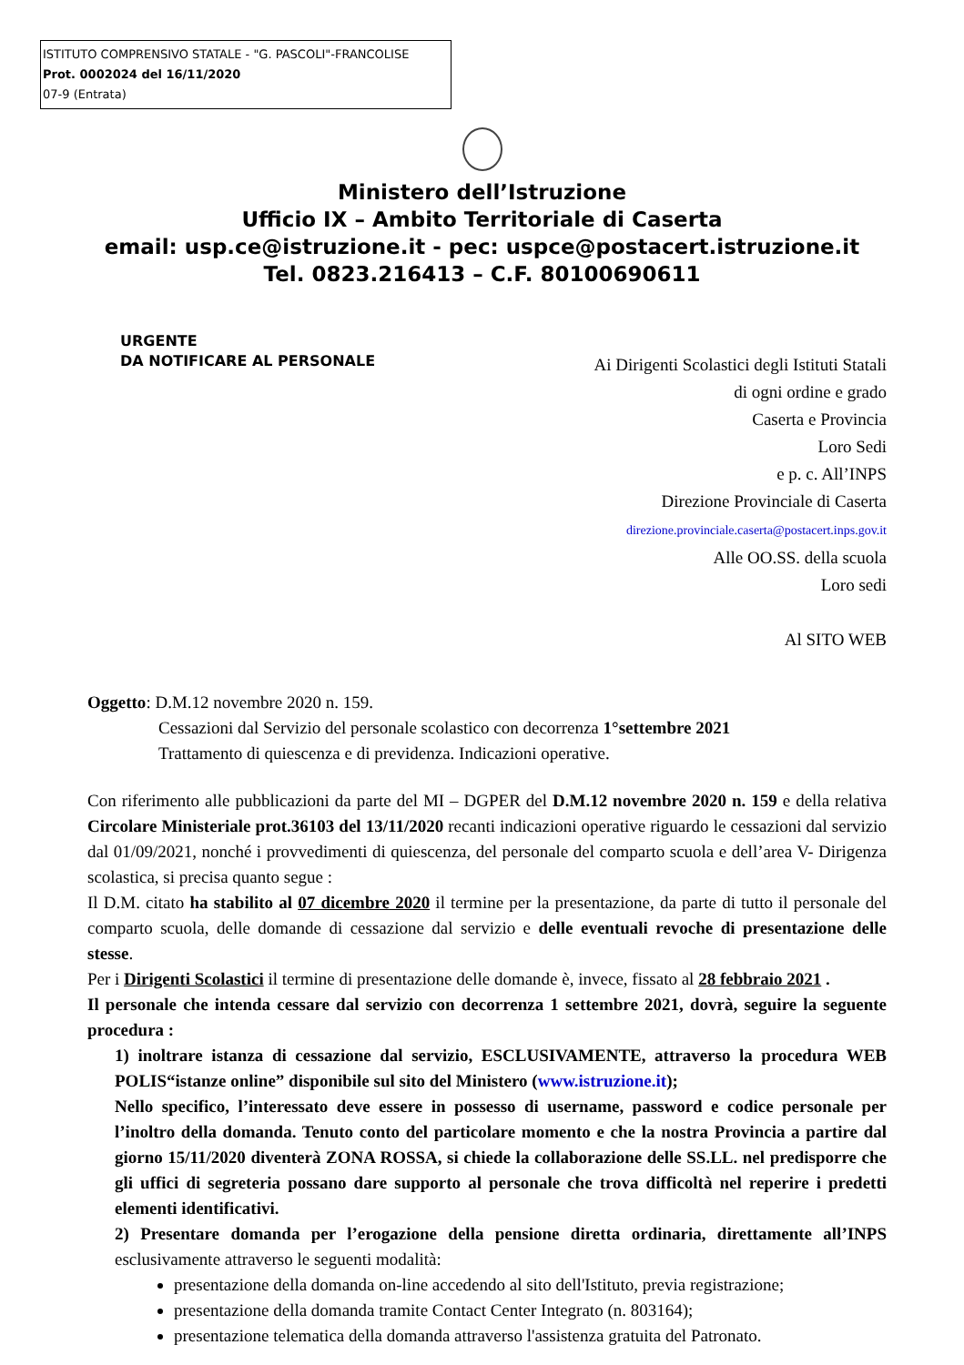ISTITUTO COMPRENSIVO STATALE - "G. PASCOLI"-FRANCOLISE
Prot. 0002024 del 16/11/2020
07-9 (Entrata)
Ministero dell’Istruzione
Ufficio IX – Ambito Territoriale di Caserta
email: usp.ce@istruzione.it - pec: uspce@postacert.istruzione.it
Tel. 0823.216413 – C.F. 80100690611
URGENTE
DA NOTIFICARE AL PERSONALE
Ai Dirigenti Scolastici degli Istituti Statali
di ogni ordine e grado
Caserta e Provincia
Loro Sedi
e p. c. All’INPS
Direzione Provinciale di Caserta
direzione.provinciale.caserta@postacert.inps.gov.it
Alle OO.SS. della scuola
Loro sedi
Al SITO WEB
Oggetto: D.M.12 novembre 2020 n. 159.
Cessazioni dal Servizio del personale scolastico con decorrenza 1°settembre 2021
Trattamento di quiescenza e di previdenza. Indicazioni operative.
Con riferimento alle pubblicazioni da parte del MI – DGPER del D.M.12 novembre 2020 n. 159 e della relativa Circolare Ministeriale prot.36103 del 13/11/2020 recanti indicazioni operative riguardo le cessazioni dal servizio dal 01/09/2021, nonché i provvedimenti di quiescenza, del personale del comparto scuola e dell’area V- Dirigenza scolastica, si precisa quanto segue :
Il D.M. citato ha stabilito al 07 dicembre 2020 il termine per la presentazione, da parte di tutto il personale del comparto scuola, delle domande di cessazione dal servizio e delle eventuali revoche di presentazione delle stesse.
Per i Dirigenti Scolastici il termine di presentazione delle domande è, invece, fissato al 28 febbraio 2021 .
Il personale che intenda cessare dal servizio con decorrenza 1 settembre 2021, dovrà, seguire la seguente procedura :
1) inoltrare istanza di cessazione dal servizio, ESCLUSIVAMENTE, attraverso la procedura WEB POLIS“istanze online” disponibile sul sito del Ministero (www.istruzione.it);
Nello specifico, l’interessato deve essere in possesso di username, password e codice personale per l’inoltro della domanda. Tenuto conto del particolare momento e che la nostra Provincia a partire dal giorno 15/11/2020 diventerà ZONA ROSSA, si chiede la collaborazione delle SS.LL. nel predisporre che gli uffici di segreteria possano dare supporto al personale che trova difficoltà nel reperire i predetti elementi identificativi.
2) Presentare domanda per l’erogazione della pensione diretta ordinaria, direttamente all’INPS esclusivamente attraverso le seguenti modalità:
presentazione della domanda on-line accedendo al sito dell'Istituto, previa registrazione;
presentazione della domanda tramite Contact Center Integrato (n. 803164);
presentazione telematica della domanda attraverso l'assistenza gratuita del Patronato.